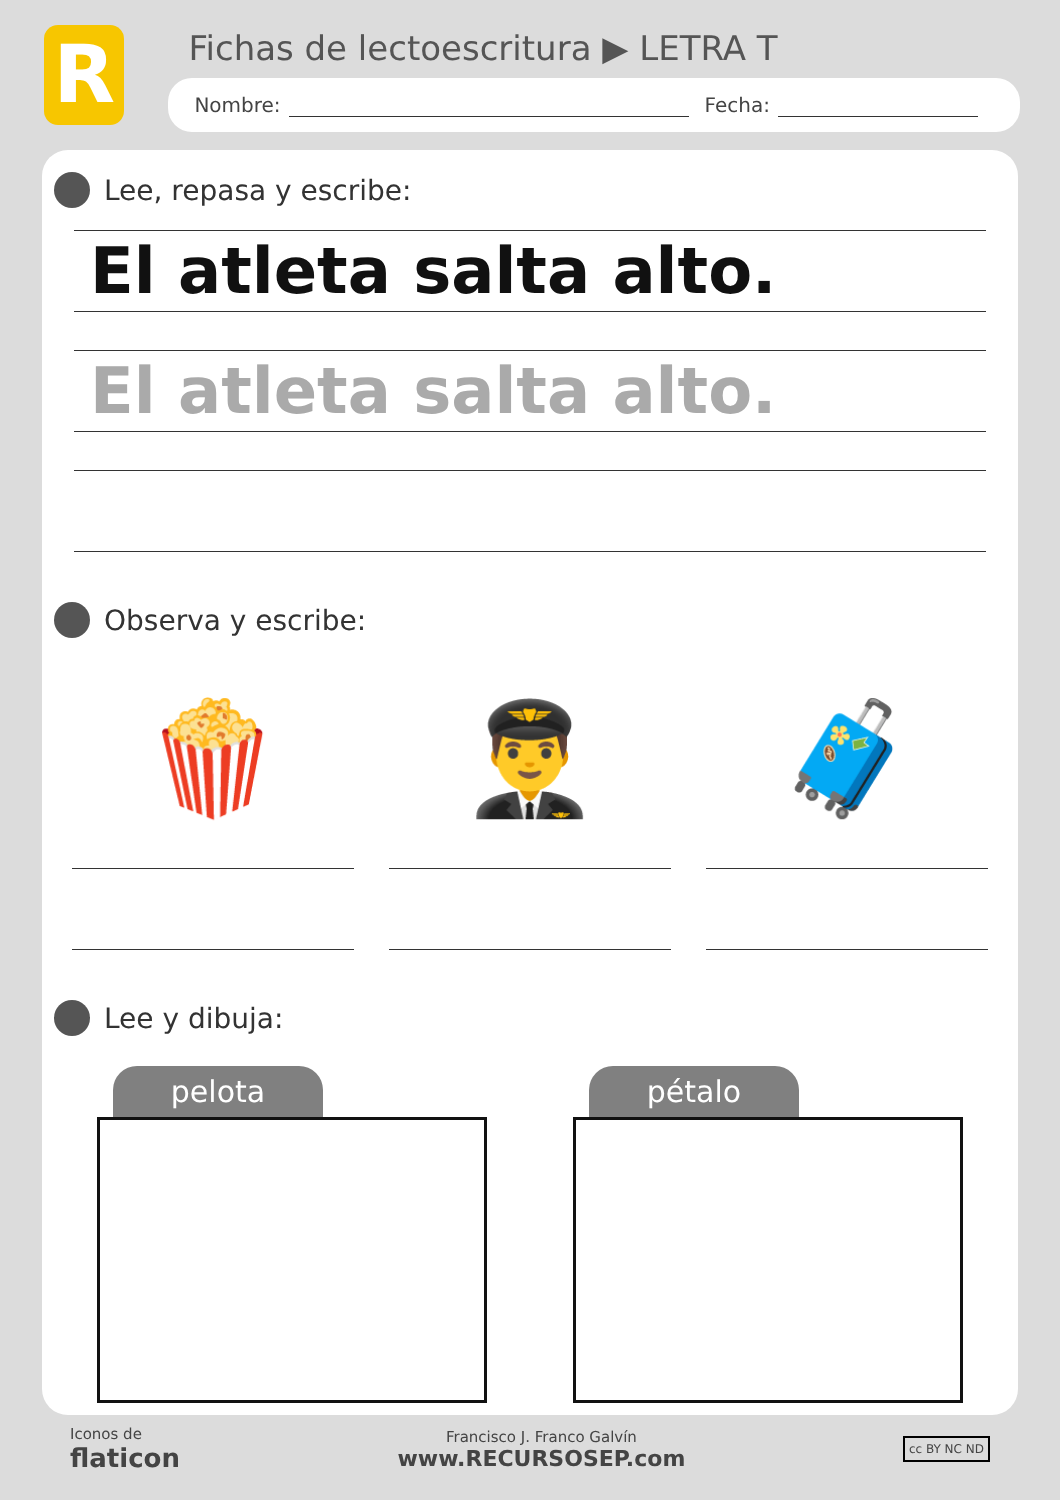R
Fichas de lectoescritura ▶ LETRA T
Nombre: Fecha:
Lee, repasa y escribe:
El atleta salta alto.
El atleta salta alto.
Observa y escribe:
🍿 👨‍✈️ 🧳
Lee y dibuja:
pelota pétalo
Iconos de
flaticon
Francisco J. Franco Galvín
www.RECURSOSEP.com
cc BY NC ND